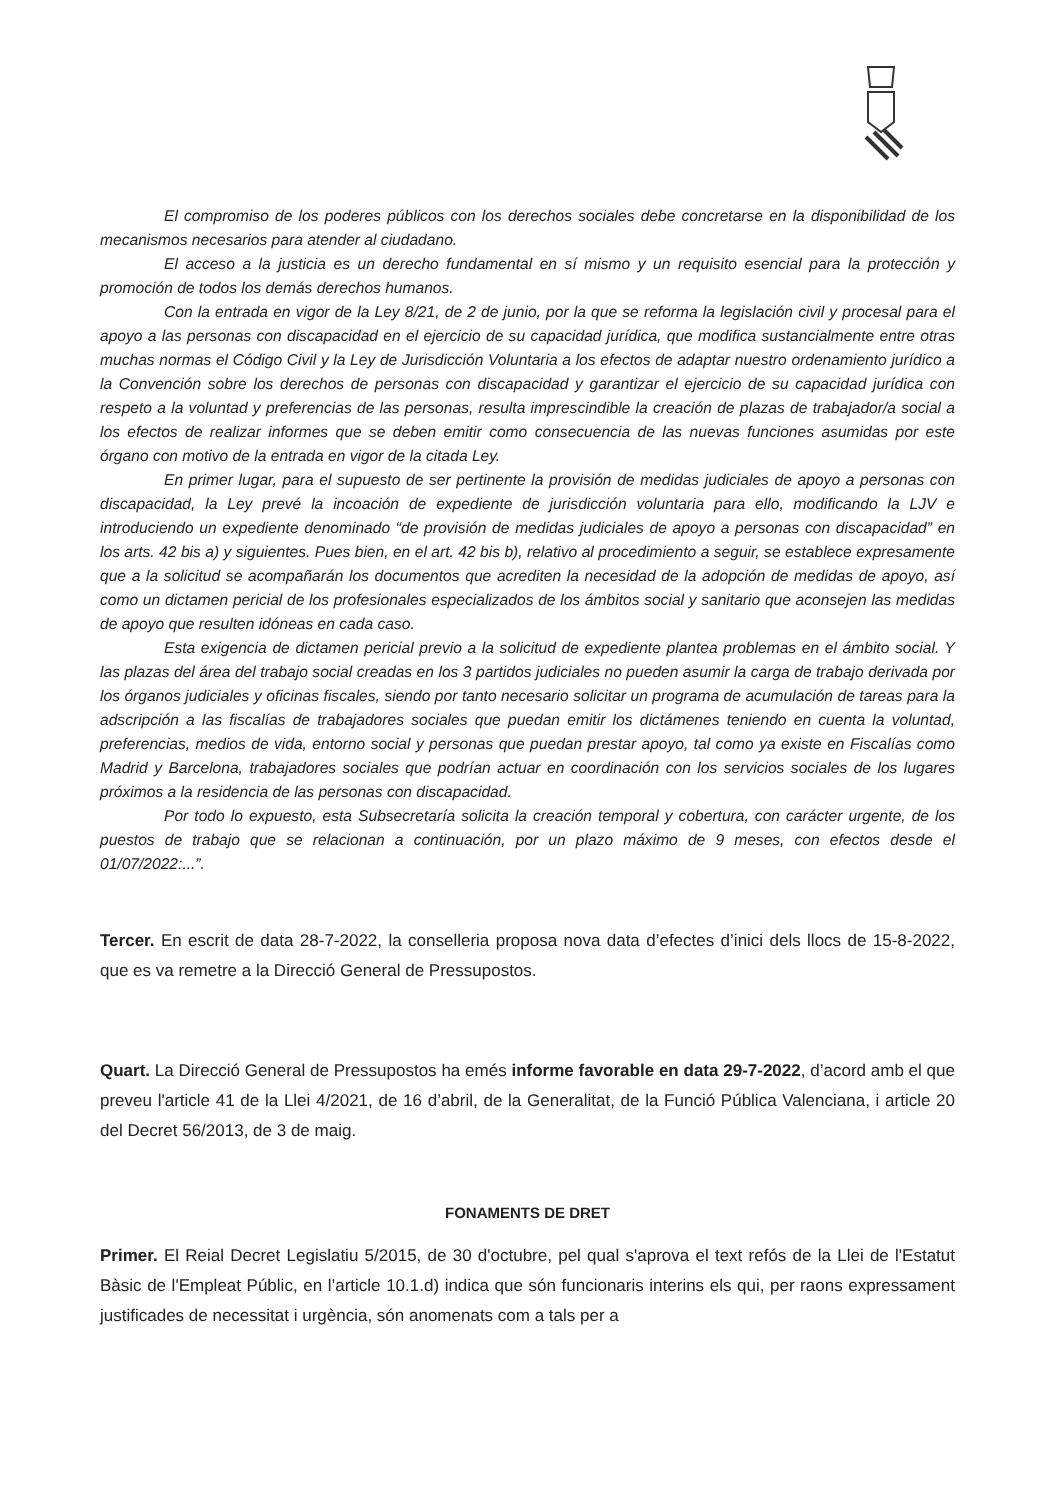El compromiso de los poderes públicos con los derechos sociales debe concretarse en la disponibilidad de los mecanismos necesarios para atender al ciudadano.
El acceso a la justicia es un derecho fundamental en sí mismo y un requisito esencial para la protección y promoción de todos los demás derechos humanos.
Con la entrada en vigor de la Ley 8/21, de 2 de junio, por la que se reforma la legislación civil y procesal para el apoyo a las personas con discapacidad en el ejercicio de su capacidad jurídica, que modifica sustancialmente entre otras muchas normas el Código Civil y la Ley de Jurisdicción Voluntaria a los efectos de adaptar nuestro ordenamiento jurídico a la Convención sobre los derechos de personas con discapacidad y garantizar el ejercicio de su capacidad jurídica con respeto a la voluntad y preferencias de las personas, resulta imprescindible la creación de plazas de trabajador/a social a los efectos de realizar informes que se deben emitir como consecuencia de las nuevas funciones asumidas por este órgano con motivo de la entrada en vigor de la citada Ley.
En primer lugar, para el supuesto de ser pertinente la provisión de medidas judiciales de apoyo a personas con discapacidad, la Ley prevé la incoación de expediente de jurisdicción voluntaria para ello, modificando la LJV e introduciendo un expediente denominado “de provisión de medidas judiciales de apoyo a personas con discapacidad” en los arts. 42 bis a) y siguientes. Pues bien, en el art. 42 bis b), relativo al procedimiento a seguir, se establece expresamente que a la solicitud se acompañarán los documentos que acrediten la necesidad de la adopción de medidas de apoyo, así como un dictamen pericial de los profesionales especializados de los ámbitos social y sanitario que aconsejen las medidas de apoyo que resulten idóneas en cada caso.
Esta exigencia de dictamen pericial previo a la solicitud de expediente plantea problemas en el ámbito social. Y las plazas del área del trabajo social creadas en los 3 partidos judiciales no pueden asumir la carga de trabajo derivada por los órganos judiciales y oficinas fiscales, siendo por tanto necesario solicitar un programa de acumulación de tareas para la adscripción a las fiscalías de trabajadores sociales que puedan emitir los dictámenes teniendo en cuenta la voluntad, preferencias, medios de vida, entorno social y personas que puedan prestar apoyo, tal como ya existe en Fiscalías como Madrid y Barcelona, trabajadores sociales que podrían actuar en coordinación con los servicios sociales de los lugares próximos a la residencia de las personas con discapacidad.
Por todo lo expuesto, esta Subsecretaría solicita la creación temporal y cobertura, con carácter urgente, de los puestos de trabajo que se relacionan a continuación, por un plazo máximo de 9 meses, con efectos desde el 01/07/2022:...”.
Tercer. En escrit de data 28-7-2022, la conselleria proposa nova data d’efectes d’inici dels llocs de 15-8-2022, que es va remetre a la Direcció General de Pressupostos.
Quart. La Direcció General de Pressupostos ha emés informe favorable en data 29-7-2022, d’acord amb el que preveu l'article 41 de la Llei 4/2021, de 16 d’abril, de la Generalitat, de la Funció Pública Valenciana, i article 20 del Decret 56/2013, de 3 de maig.
FONAMENTS DE DRET
Primer. El Reial Decret Legislatiu 5/2015, de 30 d'octubre, pel qual s'aprova el text refós de la Llei de l'Estatut Bàsic de l'Empleat Públic, en l’article 10.1.d) indica que són funcionaris interins els qui, per raons expressament justificades de necessitat i urgència, són anomenats com a tals per a